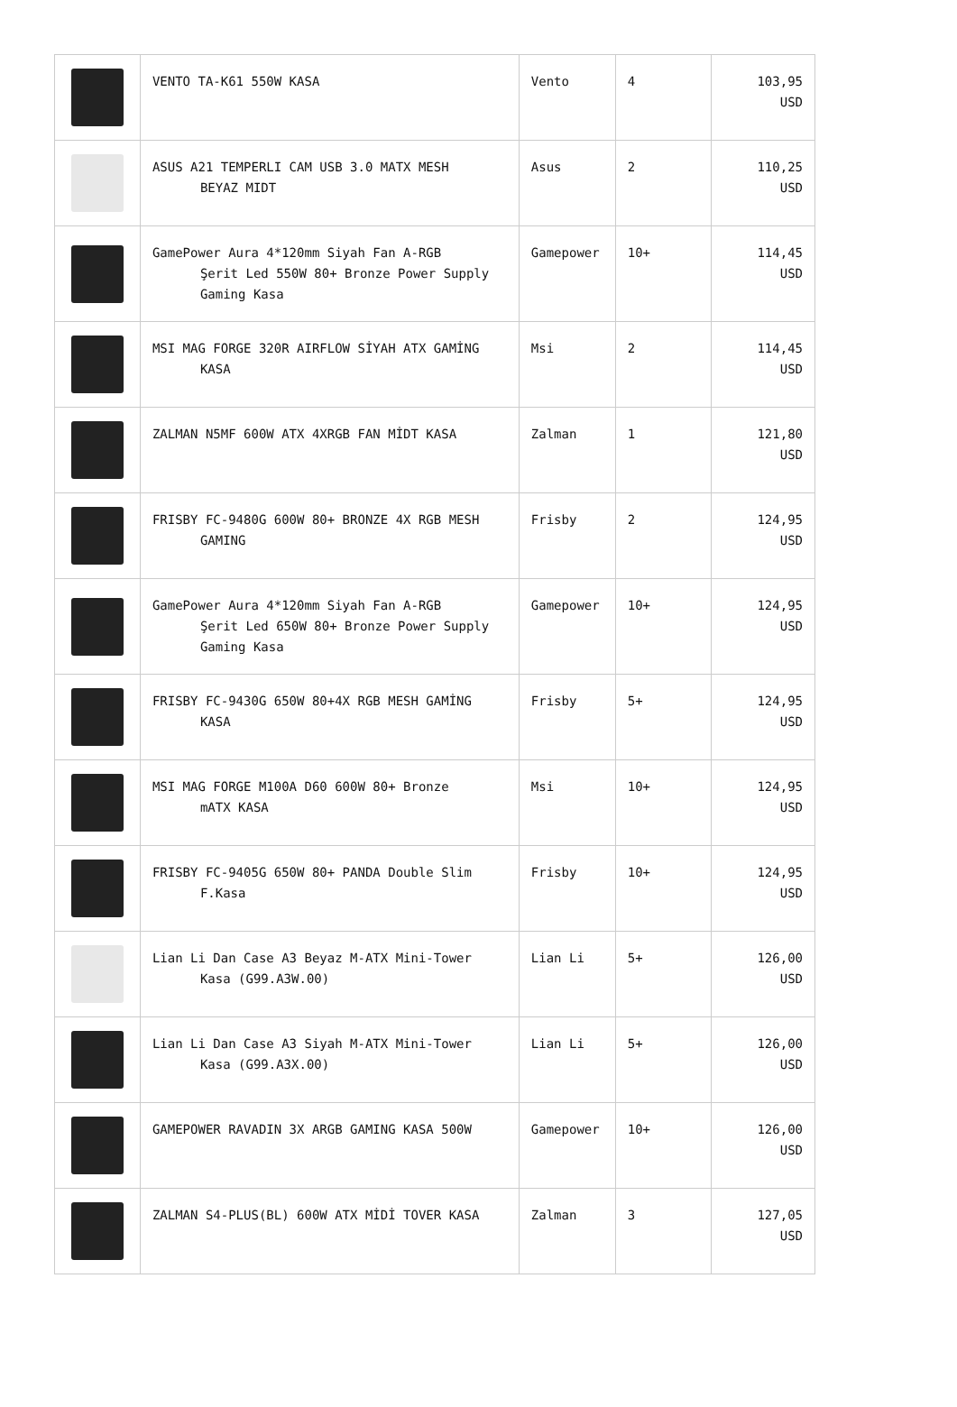| | VENTO TA-K61 550W KASA | Vento | 4 | 103,95 USD |
| | ASUS A21 TEMPERLI CAM USB 3.0 MATX MESH BEYAZ MIDT | Asus | 2 | 110,25 USD |
| | GamePower Aura 4*120mm Siyah Fan A-RGB Şerit Led 550W 80+ Bronze Power Supply Gaming Kasa | Gamepower | 10+ | 114,45 USD |
| | MSI MAG FORGE 320R AIRFLOW SİYAH ATX GAMİNG KASA | Msi | 2 | 114,45 USD |
| | ZALMAN N5MF 600W ATX 4XRGB FAN MİDT KASA | Zalman | 1 | 121,80 USD |
| | FRISBY FC-9480G 600W 80+ BRONZE 4X RGB MESH GAMING | Frisby | 2 | 124,95 USD |
| | GamePower Aura 4*120mm Siyah Fan A-RGB Şerit Led 650W 80+ Bronze Power Supply Gaming Kasa | Gamepower | 10+ | 124,95 USD |
| | FRISBY FC-9430G 650W 80+4X RGB MESH GAMİNG KASA | Frisby | 5+ | 124,95 USD |
| | MSI MAG FORGE M100A D60 600W 80+ Bronze mATX KASA | Msi | 10+ | 124,95 USD |
| | FRISBY FC-9405G 650W 80+ PANDA Double Slim F.Kasa | Frisby | 10+ | 124,95 USD |
| | Lian Li Dan Case A3 Beyaz M-ATX Mini-Tower Kasa (G99.A3W.00) | Lian Li | 5+ | 126,00 USD |
| | Lian Li Dan Case A3 Siyah M-ATX Mini-Tower Kasa (G99.A3X.00) | Lian Li | 5+ | 126,00 USD |
| | GAMEPOWER RAVADIN 3X ARGB GAMING KASA 500W | Gamepower | 10+ | 126,00 USD |
| | ZALMAN S4-PLUS(BL) 600W ATX MİDİ TOVER KASA | Zalman | 3 | 127,05 USD |